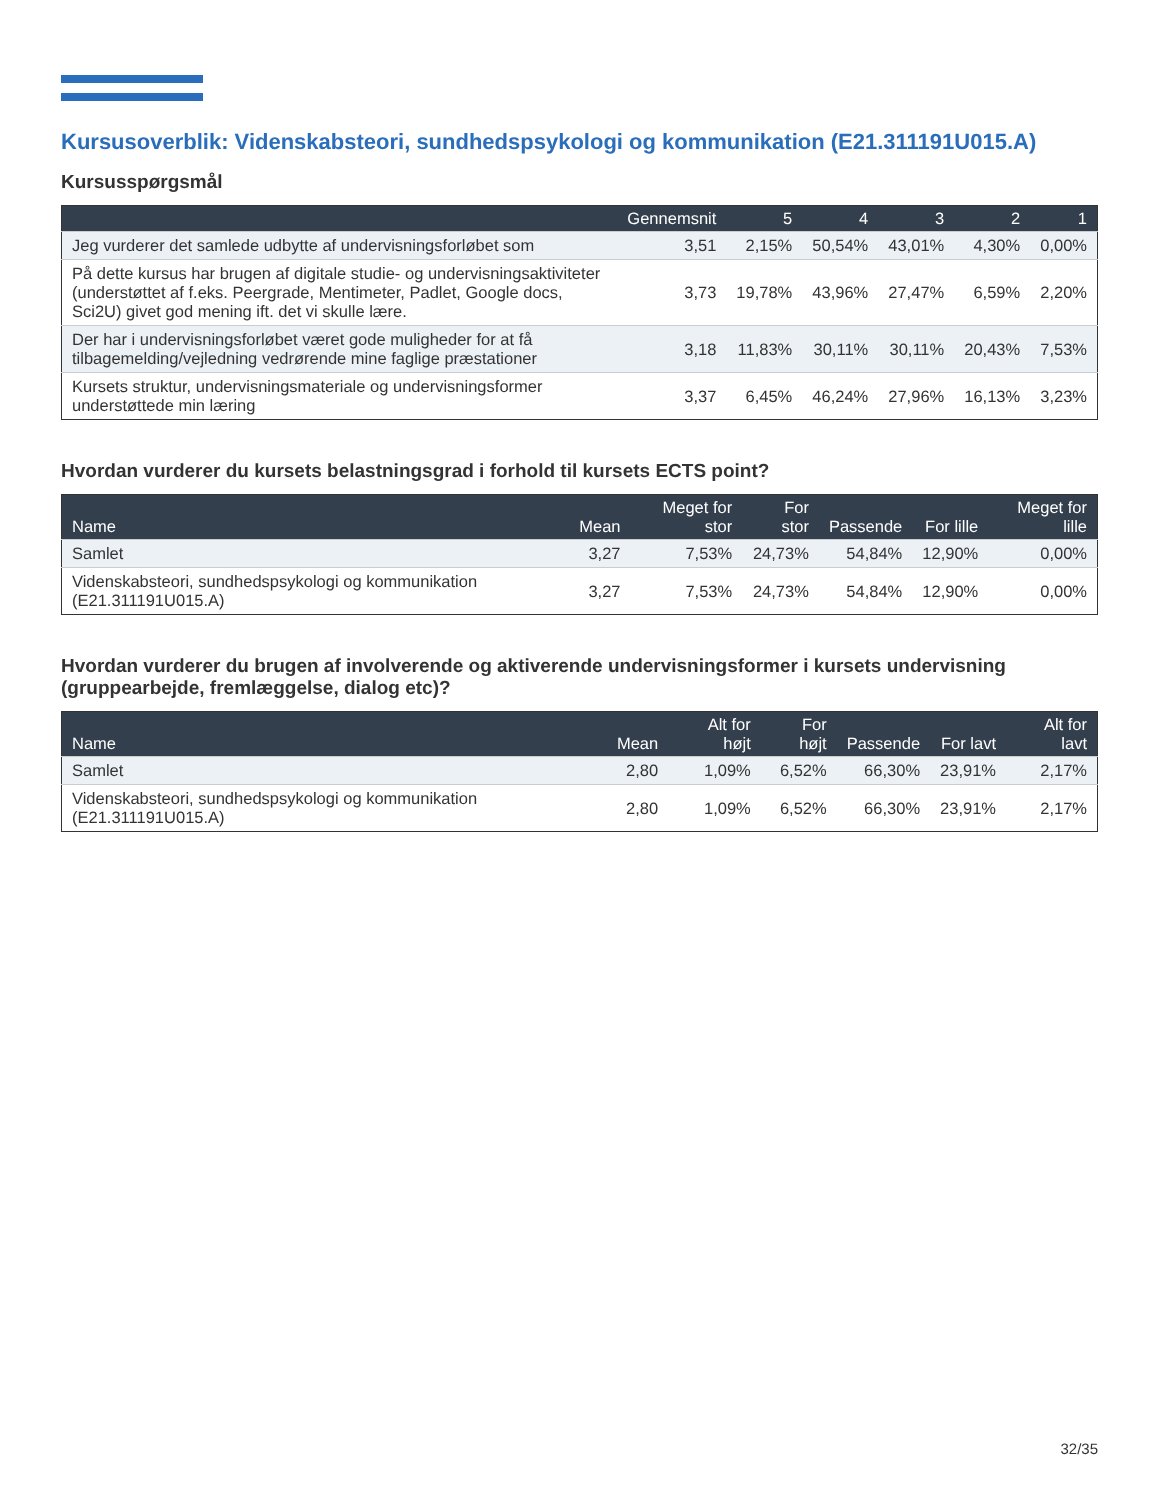Kursusoverblik: Videnskabsteori, sundhedspsykologi og kommunikation (E21.311191U015.A)
Kursusspørgsmål
| | Gennemsnit | 5 | 4 | 3 | 2 | 1 |
| --- | --- | --- | --- | --- | --- | --- |
| Jeg vurderer det samlede udbytte af undervisningsforløbet som | 3,51 | 2,15% | 50,54% | 43,01% | 4,30% | 0,00% |
| På dette kursus har brugen af digitale studie- og undervisningsaktiviteter (understøttet af f.eks. Peergrade, Mentimeter, Padlet, Google docs, Sci2U) givet god mening ift. det vi skulle lære. | 3,73 | 19,78% | 43,96% | 27,47% | 6,59% | 2,20% |
| Der har i undervisningsforløbet været gode muligheder for at få tilbagemelding/vejledning vedrørende mine faglige præstationer | 3,18 | 11,83% | 30,11% | 30,11% | 20,43% | 7,53% |
| Kursets struktur, undervisningsmateriale og undervisningsformer understøttede min læring | 3,37 | 6,45% | 46,24% | 27,96% | 16,13% | 3,23% |
Hvordan vurderer du kursets belastningsgrad i forhold til kursets ECTS point?
| Name | Mean | Meget for stor | For stor | Passende | For lille | Meget for lille |
| --- | --- | --- | --- | --- | --- | --- |
| Samlet | 3,27 | 7,53% | 24,73% | 54,84% | 12,90% | 0,00% |
| Videnskabsteori, sundhedspsykologi og kommunikation (E21.311191U015.A) | 3,27 | 7,53% | 24,73% | 54,84% | 12,90% | 0,00% |
Hvordan vurderer du brugen af involverende og aktiverende undervisningsformer i kursets undervisning (gruppearbejde, fremlæggelse, dialog etc)?
| Name | Mean | Alt for højt | For højt | Passende | For lavt | Alt for lavt |
| --- | --- | --- | --- | --- | --- | --- |
| Samlet | 2,80 | 1,09% | 6,52% | 66,30% | 23,91% | 2,17% |
| Videnskabsteori, sundhedspsykologi og kommunikation (E21.311191U015.A) | 2,80 | 1,09% | 6,52% | 66,30% | 23,91% | 2,17% |
32/35